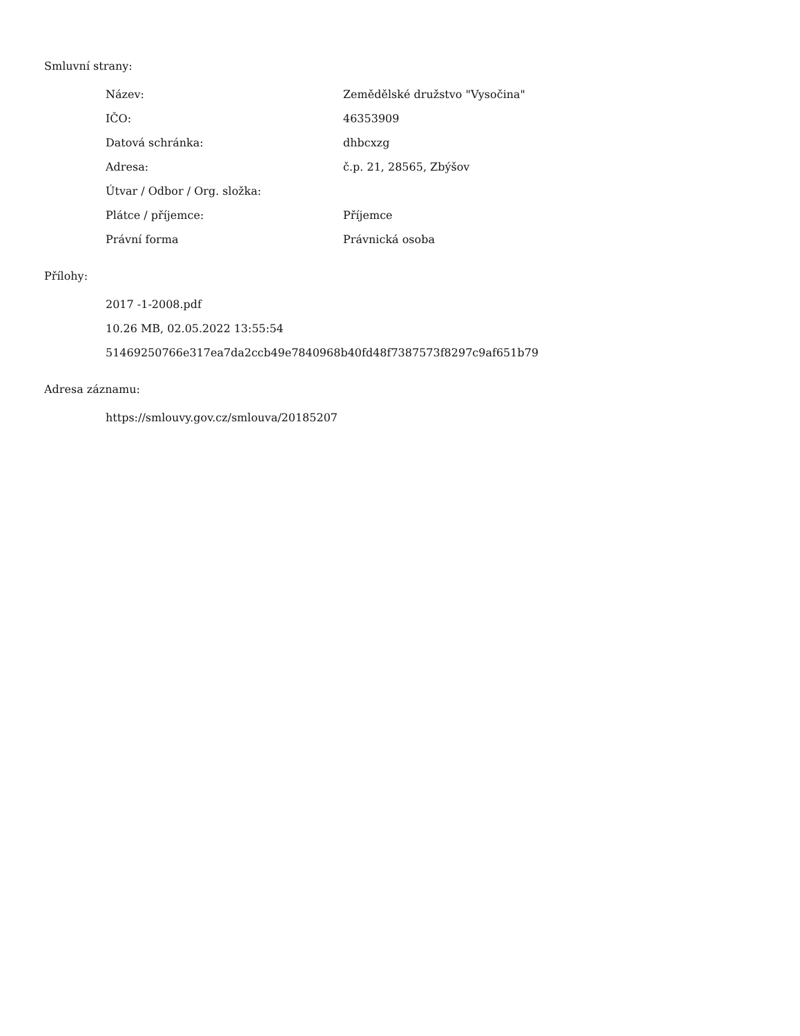Smluvní strany:
| Název: | Zemědělské družstvo "Vysočina" |
| IČO: | 46353909 |
| Datová schránka: | dhbcxzg |
| Adresa: | č.p. 21, 28565, Zbýšov |
| Útvar / Odbor / Org. složka: | |
| Plátce / příjemce: | Příjemce |
| Právní forma | Právnická osoba |
Přílohy:
2017 -1-2008.pdf
10.26 MB, 02.05.2022 13:55:54
51469250766e317ea7da2ccb49e7840968b40fd48f7387573f8297c9af651b79
Adresa záznamu:
https://smlouvy.gov.cz/smlouva/20185207